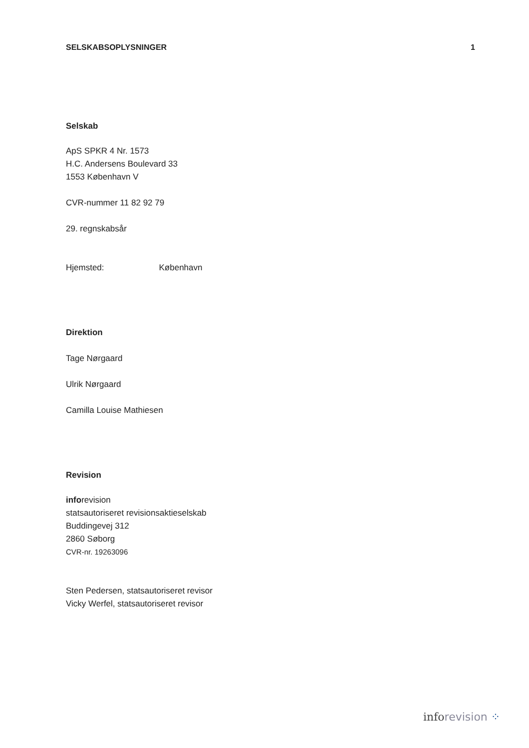SELSKABSOPLYSNINGER 1
Selskab
ApS SPKR 4 Nr. 1573
H.C. Andersens Boulevard 33
1553 København V
CVR-nummer 11 82 92 79
29. regnskabsår
Hjemsted: København
Direktion
Tage Nørgaard
Ulrik Nørgaard
Camilla Louise Mathiesen
Revision
inforevision
statsautoriseret revisionsaktieselskab
Buddingevej 312
2860 Søborg
CVR-nr. 19263096
Sten Pedersen, statsautoriseret revisor
Vicky Werfel, statsautoriseret revisor
inforevision ⁘